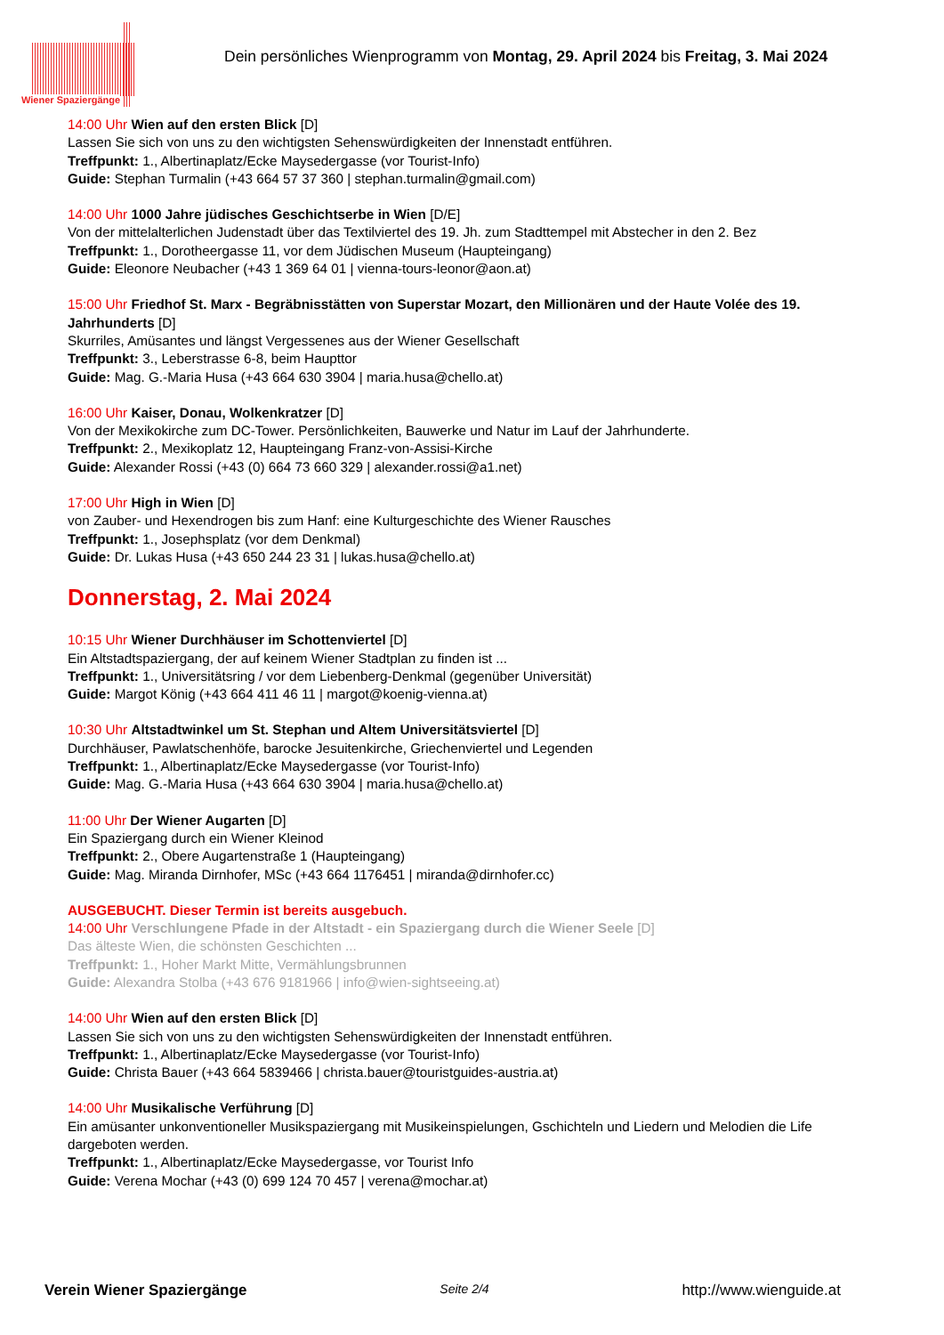Wiener Spaziergänge
Dein persönliches Wienprogramm von Montag, 29. April 2024 bis Freitag, 3. Mai 2024
14:00 Uhr Wien auf den ersten Blick [D]
Lassen Sie sich von uns zu den wichtigsten Sehenswürdigkeiten der Innenstadt entführen.
Treffpunkt: 1., Albertinaplatz/Ecke Maysedergasse (vor Tourist-Info)
Guide: Stephan Turmalin (+43 664 57 37 360 | stephan.turmalin@gmail.com)
14:00 Uhr 1000 Jahre jüdisches Geschichtserbe in Wien [D/E]
Von der mittelalterlichen Judenstadt über das Textilviertel des 19. Jh. zum Stadttempel mit Abstecher in den 2. Bez
Treffpunkt: 1., Dorotheergasse 11, vor dem Jüdischen Museum (Haupteingang)
Guide: Eleonore Neubacher (+43 1 369 64 01 | vienna-tours-leonor@aon.at)
15:00 Uhr Friedhof St. Marx - Begräbnisstätten von Superstar Mozart, den Millionären und der Haute Volée des 19. Jahrhunderts [D]
Skurriles, Amüsantes und längst Vergessenes aus der Wiener Gesellschaft
Treffpunkt: 3., Leberstrasse 6-8, beim Haupttor
Guide: Mag. G.-Maria Husa (+43 664 630 3904 | maria.husa@chello.at)
16:00 Uhr Kaiser, Donau, Wolkenkratzer [D]
Von der Mexikokirche zum DC-Tower. Persönlichkeiten, Bauwerke und Natur im Lauf der Jahrhunderte.
Treffpunkt: 2., Mexikoplatz 12, Haupteingang Franz-von-Assisi-Kirche
Guide: Alexander Rossi (+43 (0) 664 73 660 329 | alexander.rossi@a1.net)
17:00 Uhr High in Wien [D]
von Zauber- und Hexendrogen bis zum Hanf: eine Kulturgeschichte des Wiener Rausches
Treffpunkt: 1., Josephsplatz (vor dem Denkmal)
Guide: Dr. Lukas Husa (+43 650 244 23 31 | lukas.husa@chello.at)
Donnerstag, 2. Mai 2024
10:15 Uhr Wiener Durchhäuser im Schottenviertel [D]
Ein Altstadtspaziergang, der auf keinem Wiener Stadtplan zu finden ist ...
Treffpunkt: 1., Universitätsring / vor dem Liebenberg-Denkmal (gegenüber Universität)
Guide: Margot König (+43 664 411 46 11 | margot@koenig-vienna.at)
10:30 Uhr Altstadtwinkel um St. Stephan und Altem Universitätsviertel [D]
Durchhäuser, Pawlatschenhöfe, barocke Jesuitenkirche, Griechenviertel und Legenden
Treffpunkt: 1., Albertinaplatz/Ecke Maysedergasse (vor Tourist-Info)
Guide: Mag. G.-Maria Husa (+43 664 630 3904 | maria.husa@chello.at)
11:00 Uhr Der Wiener Augarten [D]
Ein Spaziergang durch ein Wiener Kleinod
Treffpunkt: 2., Obere Augartenstraße 1 (Haupteingang)
Guide: Mag. Miranda Dirnhofer, MSc (+43 664 1176451 | miranda@dirnhofer.cc)
AUSGEBUCHT. Dieser Termin ist bereits ausgebuch.
14:00 Uhr Verschlungene Pfade in der Altstadt - ein Spaziergang durch die Wiener Seele [D]
Das älteste Wien, die schönsten Geschichten ...
Treffpunkt: 1., Hoher Markt Mitte, Vermählungsbrunnen
Guide: Alexandra Stolba (+43 676 9181966 | info@wien-sightseeing.at)
14:00 Uhr Wien auf den ersten Blick [D]
Lassen Sie sich von uns zu den wichtigsten Sehenswürdigkeiten der Innenstadt entführen.
Treffpunkt: 1., Albertinaplatz/Ecke Maysedergasse (vor Tourist-Info)
Guide: Christa Bauer (+43 664 5839466 | christa.bauer@touristguides-austria.at)
14:00 Uhr Musikalische Verführung [D]
Ein amüsanter unkonventioneller Musikspaziergang mit Musikeinspielungen, Gschichteln und Liedern und Melodien die Life dargeboten werden.
Treffpunkt: 1., Albertinaplatz/Ecke Maysedergasse, vor Tourist Info
Guide: Verena Mochar (+43 (0) 699 124 70 457 | verena@mochar.at)
Verein Wiener Spaziergänge Seite 2/4 http://www.wienguide.at